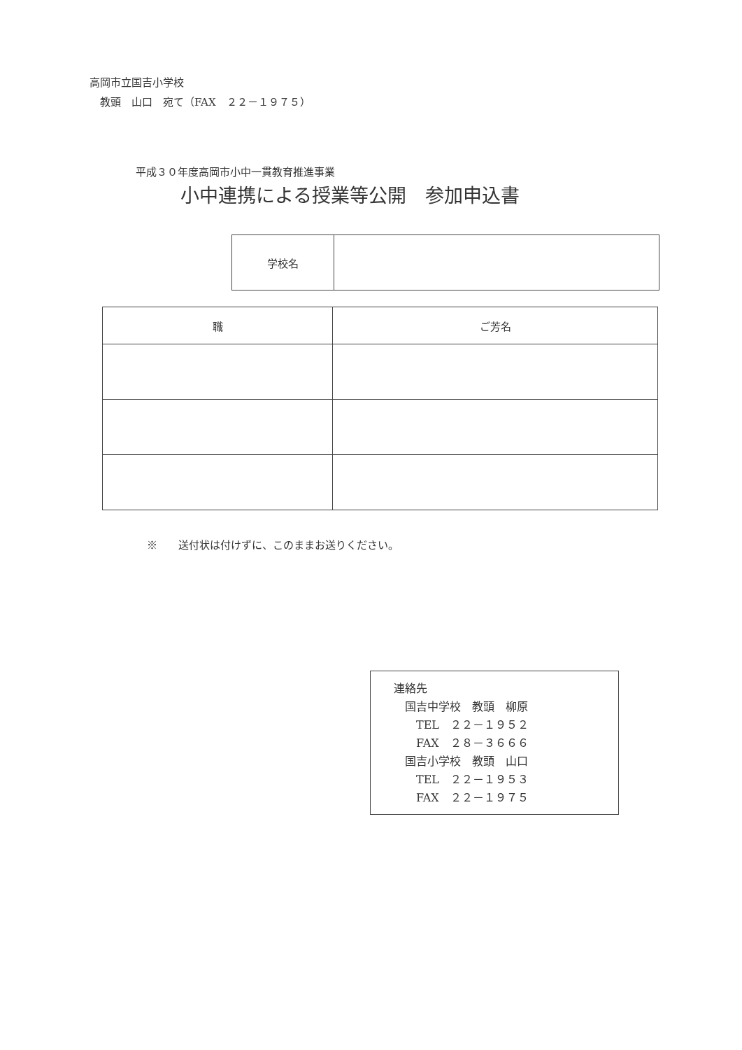高岡市立国吉小学校
　教頭　山口　宛て（FAX　２２－１９７５）
平成３０年度高岡市小中一貫教育推進事業
小中連携による授業等公開　参加申込書
| 学校名 | |
| 職 | ご芳名 |
| --- | --- |
※　　送付状は付けずに、このままお送りください。
連絡先
　国吉中学校　教頭　柳原
　　TEL　２２－１９５２
　　FAX　２８－３６６６
　国吉小学校　教頭　山口
　　TEL　２２－１９５３
　　FAX　２２－１９７５